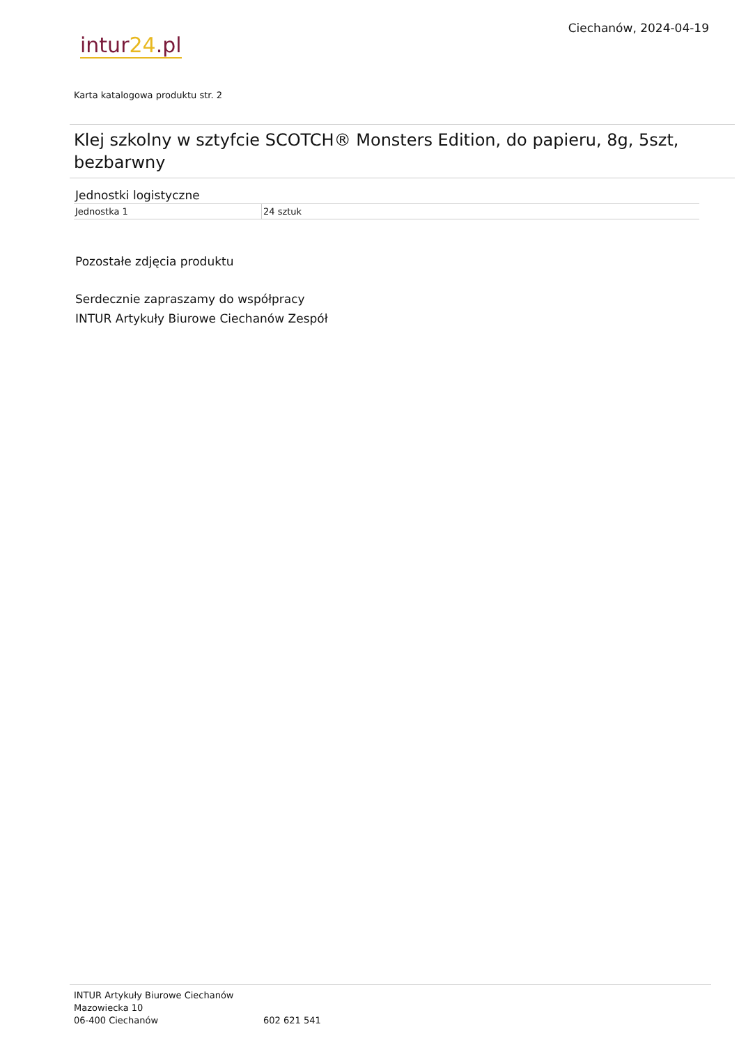intur 24.pl
Ciechanów, 2024-04-19
Karta katalogowa produktu str. 2
Klej szkolny w sztyfcie SCOTCH® Monsters Edition, do papieru, 8g, 5szt, bezbarwny
Jednostki logistyczne
| Jednostka 1 | 24 sztuk |
Pozostałe zdjęcia produktu
Serdecznie zapraszamy do współpracy
INTUR Artykuły Biurowe Ciechanów Zespół
INTUR Artykuły Biurowe Ciechanów
Mazowiecka 10
06-400 Ciechanów
602 621 541